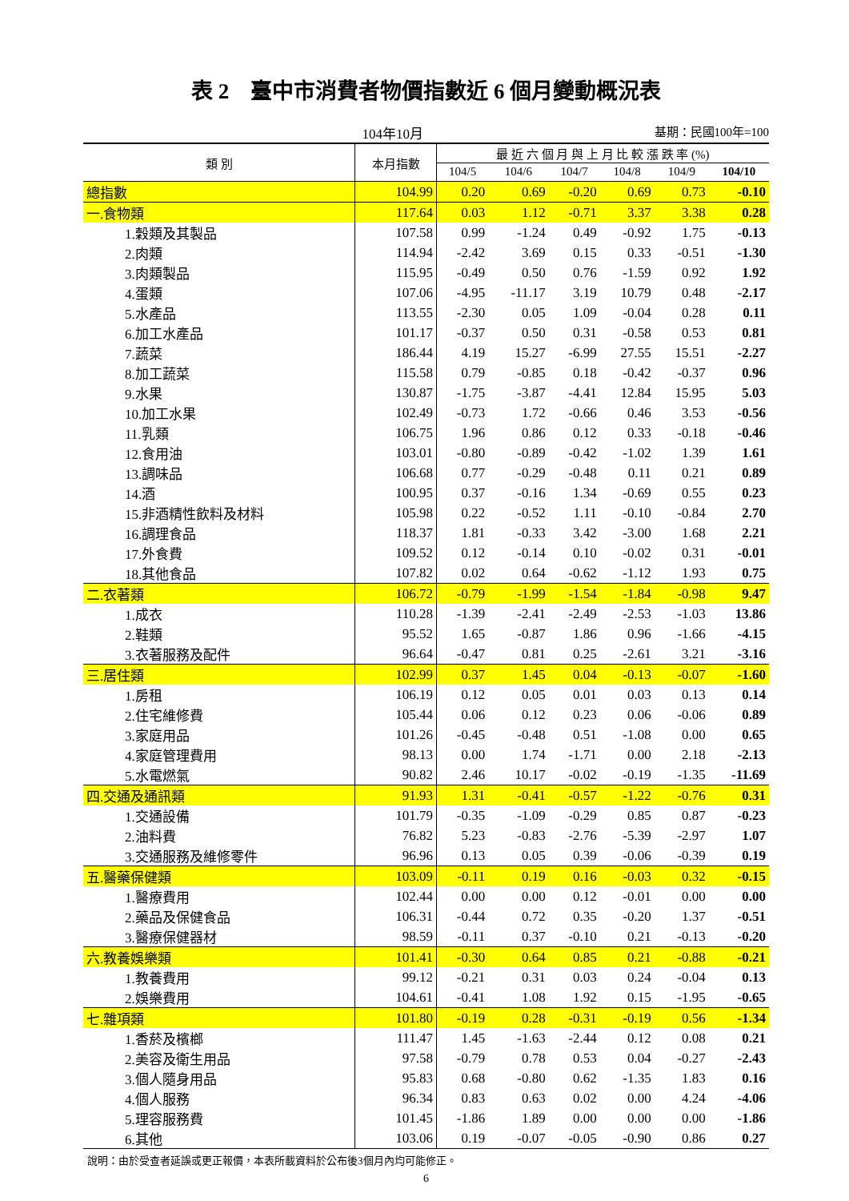表 2　臺中市消費者物價指數近 6 個月變動概況表
104年10月 基期：民國100年=100
| 類 別 | 本月指數 | 最 近 六 個 月 與 上 月 比 較 漲 跌 率 (%) | | | | | |
| --- | --- | --- | --- | --- | --- | --- | --- |
| | | 104/5 | 104/6 | 104/7 | 104/8 | 104/9 | 104/10 |
| 總指數 | 104.99 | 0.20 | 0.69 | -0.20 | 0.69 | 0.73 | -0.10 |
| 一.食物類 | 117.64 | 0.03 | 1.12 | -0.71 | 3.37 | 3.38 | 0.28 |
| 1.穀類及其製品 | 107.58 | 0.99 | -1.24 | 0.49 | -0.92 | 1.75 | -0.13 |
| 2.肉類 | 114.94 | -2.42 | 3.69 | 0.15 | 0.33 | -0.51 | -1.30 |
| 3.肉類製品 | 115.95 | -0.49 | 0.50 | 0.76 | -1.59 | 0.92 | 1.92 |
| 4.蛋類 | 107.06 | -4.95 | -11.17 | 3.19 | 10.79 | 0.48 | -2.17 |
| 5.水產品 | 113.55 | -2.30 | 0.05 | 1.09 | -0.04 | 0.28 | 0.11 |
| 6.加工水產品 | 101.17 | -0.37 | 0.50 | 0.31 | -0.58 | 0.53 | 0.81 |
| 7.蔬菜 | 186.44 | 4.19 | 15.27 | -6.99 | 27.55 | 15.51 | -2.27 |
| 8.加工蔬菜 | 115.58 | 0.79 | -0.85 | 0.18 | -0.42 | -0.37 | 0.96 |
| 9.水果 | 130.87 | -1.75 | -3.87 | -4.41 | 12.84 | 15.95 | 5.03 |
| 10.加工水果 | 102.49 | -0.73 | 1.72 | -0.66 | 0.46 | 3.53 | -0.56 |
| 11.乳類 | 106.75 | 1.96 | 0.86 | 0.12 | 0.33 | -0.18 | -0.46 |
| 12.食用油 | 103.01 | -0.80 | -0.89 | -0.42 | -1.02 | 1.39 | 1.61 |
| 13.調味品 | 106.68 | 0.77 | -0.29 | -0.48 | 0.11 | 0.21 | 0.89 |
| 14.酒 | 100.95 | 0.37 | -0.16 | 1.34 | -0.69 | 0.55 | 0.23 |
| 15.非酒精性飲料及材料 | 105.98 | 0.22 | -0.52 | 1.11 | -0.10 | -0.84 | 2.70 |
| 16.調理食品 | 118.37 | 1.81 | -0.33 | 3.42 | -3.00 | 1.68 | 2.21 |
| 17.外食費 | 109.52 | 0.12 | -0.14 | 0.10 | -0.02 | 0.31 | -0.01 |
| 18.其他食品 | 107.82 | 0.02 | 0.64 | -0.62 | -1.12 | 1.93 | 0.75 |
| 二.衣著類 | 106.72 | -0.79 | -1.99 | -1.54 | -1.84 | -0.98 | 9.47 |
| 1.成衣 | 110.28 | -1.39 | -2.41 | -2.49 | -2.53 | -1.03 | 13.86 |
| 2.鞋類 | 95.52 | 1.65 | -0.87 | 1.86 | 0.96 | -1.66 | -4.15 |
| 3.衣著服務及配件 | 96.64 | -0.47 | 0.81 | 0.25 | -2.61 | 3.21 | -3.16 |
| 三.居住類 | 102.99 | 0.37 | 1.45 | 0.04 | -0.13 | -0.07 | -1.60 |
| 1.房租 | 106.19 | 0.12 | 0.05 | 0.01 | 0.03 | 0.13 | 0.14 |
| 2.住宅維修費 | 105.44 | 0.06 | 0.12 | 0.23 | 0.06 | -0.06 | 0.89 |
| 3.家庭用品 | 101.26 | -0.45 | -0.48 | 0.51 | -1.08 | 0.00 | 0.65 |
| 4.家庭管理費用 | 98.13 | 0.00 | 1.74 | -1.71 | 0.00 | 2.18 | -2.13 |
| 5.水電燃氣 | 90.82 | 2.46 | 10.17 | -0.02 | -0.19 | -1.35 | -11.69 |
| 四.交通及通訊類 | 91.93 | 1.31 | -0.41 | -0.57 | -1.22 | -0.76 | 0.31 |
| 1.交通設備 | 101.79 | -0.35 | -1.09 | -0.29 | 0.85 | 0.87 | -0.23 |
| 2.油料費 | 76.82 | 5.23 | -0.83 | -2.76 | -5.39 | -2.97 | 1.07 |
| 3.交通服務及維修零件 | 96.96 | 0.13 | 0.05 | 0.39 | -0.06 | -0.39 | 0.19 |
| 五.醫藥保健類 | 103.09 | -0.11 | 0.19 | 0.16 | -0.03 | 0.32 | -0.15 |
| 1.醫療費用 | 102.44 | 0.00 | 0.00 | 0.12 | -0.01 | 0.00 | 0.00 |
| 2.藥品及保健食品 | 106.31 | -0.44 | 0.72 | 0.35 | -0.20 | 1.37 | -0.51 |
| 3.醫療保健器材 | 98.59 | -0.11 | 0.37 | -0.10 | 0.21 | -0.13 | -0.20 |
| 六.教養娛樂類 | 101.41 | -0.30 | 0.64 | 0.85 | 0.21 | -0.88 | -0.21 |
| 1.教養費用 | 99.12 | -0.21 | 0.31 | 0.03 | 0.24 | -0.04 | 0.13 |
| 2.娛樂費用 | 104.61 | -0.41 | 1.08 | 1.92 | 0.15 | -1.95 | -0.65 |
| 七.雜項類 | 101.80 | -0.19 | 0.28 | -0.31 | -0.19 | 0.56 | -1.34 |
| 1.香菸及檳榔 | 111.47 | 1.45 | -1.63 | -2.44 | 0.12 | 0.08 | 0.21 |
| 2.美容及衛生用品 | 97.58 | -0.79 | 0.78 | 0.53 | 0.04 | -0.27 | -2.43 |
| 3.個人隨身用品 | 95.83 | 0.68 | -0.80 | 0.62 | -1.35 | 1.83 | 0.16 |
| 4.個人服務 | 96.34 | 0.83 | 0.63 | 0.02 | 0.00 | 4.24 | -4.06 |
| 5.理容服務費 | 101.45 | -1.86 | 1.89 | 0.00 | 0.00 | 0.00 | -1.86 |
| 6.其他 | 103.06 | 0.19 | -0.07 | -0.05 | -0.90 | 0.86 | 0.27 |
說明：由於受查者延誤或更正報價，本表所載資料於公布後3個月內均可能修正。
6